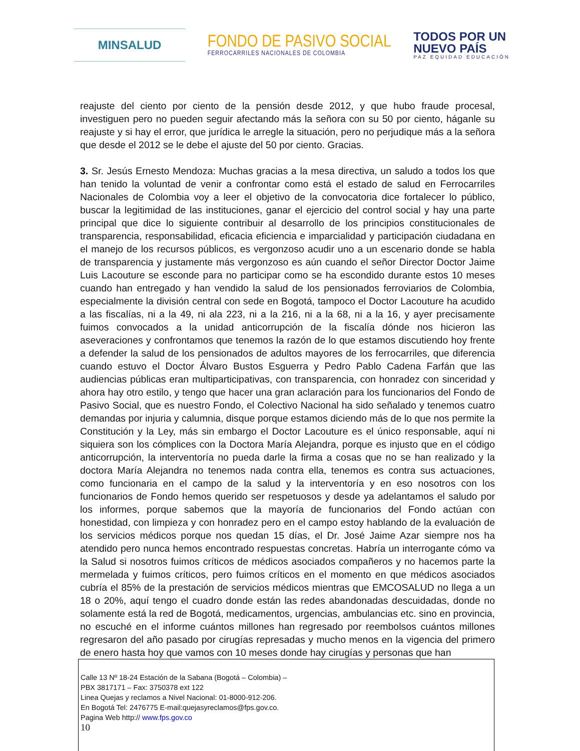MINSALUD
FONDO DE PASIVO SOCIAL
FERROCARRILES NACIONALES DE COLOMBIA
TODOS POR UN
NUEVO PAÍS
PAZ EQUIDAD EDUCACIÓN
reajuste del ciento por ciento de la pensión desde 2012, y que hubo fraude procesal, investiguen pero no pueden seguir afectando más la señora con su 50 por ciento, háganle su reajuste y si hay el error, que jurídica le arregle la situación, pero no perjudique más a la señora que desde el 2012 se le debe el ajuste del 50 por ciento. Gracias.
3. Sr. Jesús Ernesto Mendoza: Muchas gracias a la mesa directiva, un saludo a todos los que han tenido la voluntad de venir a confrontar como está el estado de salud en Ferrocarriles Nacionales de Colombia voy a leer el objetivo de la convocatoria dice fortalecer lo público, buscar la legitimidad de las instituciones, ganar el ejercicio del control social y hay una parte principal que dice lo siguiente contribuir al desarrollo de los principios constitucionales de transparencia, responsabilidad, eficacia eficiencia e imparcialidad y participación ciudadana en el manejo de los recursos públicos, es vergonzoso acudir uno a un escenario donde se habla de transparencia y justamente más vergonzoso es aún cuando el señor Director Doctor Jaime Luis Lacouture se esconde para no participar como se ha escondido durante estos 10 meses cuando han entregado y han vendido la salud de los pensionados ferroviarios de Colombia, especialmente la división central con sede en Bogotá, tampoco el Doctor Lacouture ha acudido a las fiscalías, ni a la 49, ni ala 223, ni a la 216, ni a la 68, ni a la 16, y ayer precisamente fuimos convocados a la unidad anticorrupción de la fiscalía dónde nos hicieron las aseveraciones y confrontamos que tenemos la razón de lo que estamos discutiendo hoy frente a defender la salud de los pensionados de adultos mayores de los ferrocarriles, que diferencia cuando estuvo el Doctor Álvaro Bustos Esguerra y Pedro Pablo Cadena Farfán que las audiencias públicas eran multiparticipativas, con transparencia, con honradez con sinceridad y ahora hay otro estilo, y tengo que hacer una gran aclaración para los funcionarios del Fondo de Pasivo Social, que es nuestro Fondo, el Colectivo Nacional ha sido señalado y tenemos cuatro demandas por injuria y calumnia, disque porque estamos diciendo más de lo que nos permite la Constitución y la Ley, más sin embargo el Doctor Lacouture es el único responsable, aquí ni siquiera son los cómplices con la Doctora María Alejandra, porque es injusto que en el código anticorrupción, la interventoría no pueda darle la firma a cosas que no se han realizado y la doctora María Alejandra no tenemos nada contra ella, tenemos es contra sus actuaciones, como funcionaria en el campo de la salud y la interventoría y en eso nosotros con los funcionarios de Fondo hemos querido ser respetuosos y desde ya adelantamos el saludo por los informes, porque sabemos que la mayoría de funcionarios del Fondo actúan con honestidad, con limpieza y con honradez pero en el campo estoy hablando de la evaluación de los servicios médicos porque nos quedan 15 días, el Dr. José Jaime Azar siempre nos ha atendido pero nunca hemos encontrado respuestas concretas. Habría un interrogante cómo va la Salud si nosotros fuimos críticos de médicos asociados compañeros y no hacemos parte la mermelada y fuimos críticos, pero fuimos críticos en el momento en que médicos asociados cubría el 85% de la prestación de servicios médicos mientras que EMCOSALUD no llega a un 18 o 20%, aquí tengo el cuadro donde están las redes abandonadas descuidadas, donde no solamente está la red de Bogotá, medicamentos, urgencias, ambulancias etc. sino en provincia, no escuché en el informe cuántos millones han regresado por reembolsos cuántos millones regresaron del año pasado por cirugías represadas y mucho menos en la vigencia del primero de enero hasta hoy que vamos con 10 meses donde hay cirugías y personas que han
Calle 13 Nº 18-24 Estación de la Sabana (Bogotá – Colombia) –
PBX 3817171 – Fax: 3750378 ext 122
Linea Quejas y reclamos a Nivel Nacional: 01-8000-912-206.
En Bogotá Tel: 2476775 E-mail:quejasyreclamos@fps.gov.co.
Pagina Web http:// www.fps.gov.co
10